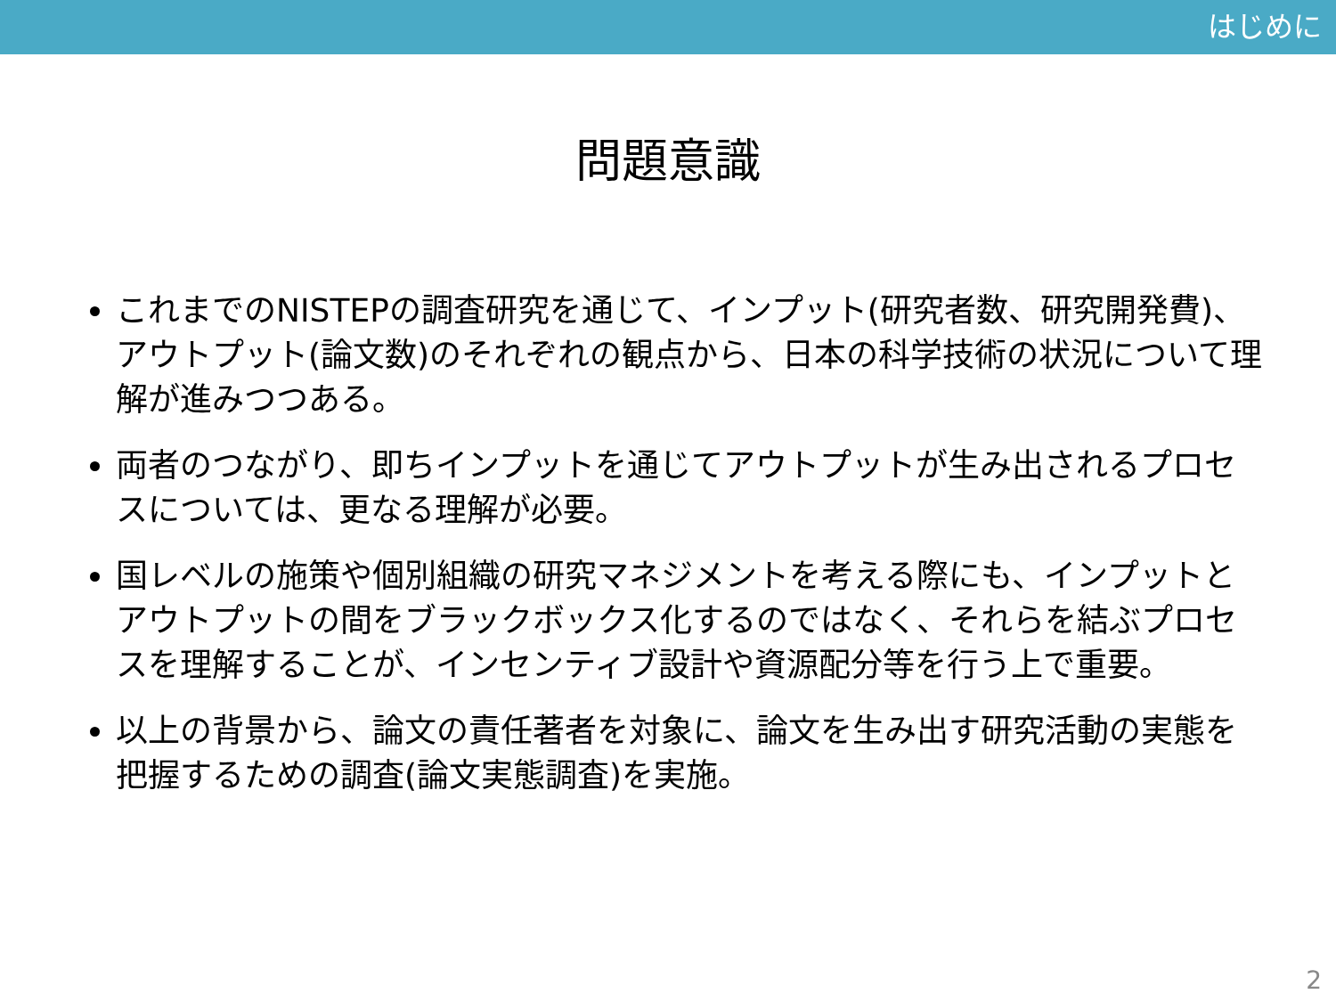はじめに
問題意識
これまでのNISTEPの調査研究を通じて、インプット(研究者数、研究開発費)、アウトプット(論文数)のそれぞれの観点から、日本の科学技術の状況について理解が進みつつある。
両者のつながり、即ちインプットを通じてアウトプットが生み出されるプロセスについては、更なる理解が必要。
国レベルの施策や個別組織の研究マネジメントを考える際にも、インプットとアウトプットの間をブラックボックス化するのではなく、それらを結ぶプロセスを理解することが、インセンティブ設計や資源配分等を行う上で重要。
以上の背景から、論文の責任著者を対象に、論文を生み出す研究活動の実態を把握するための調査(論文実態調査)を実施。
2